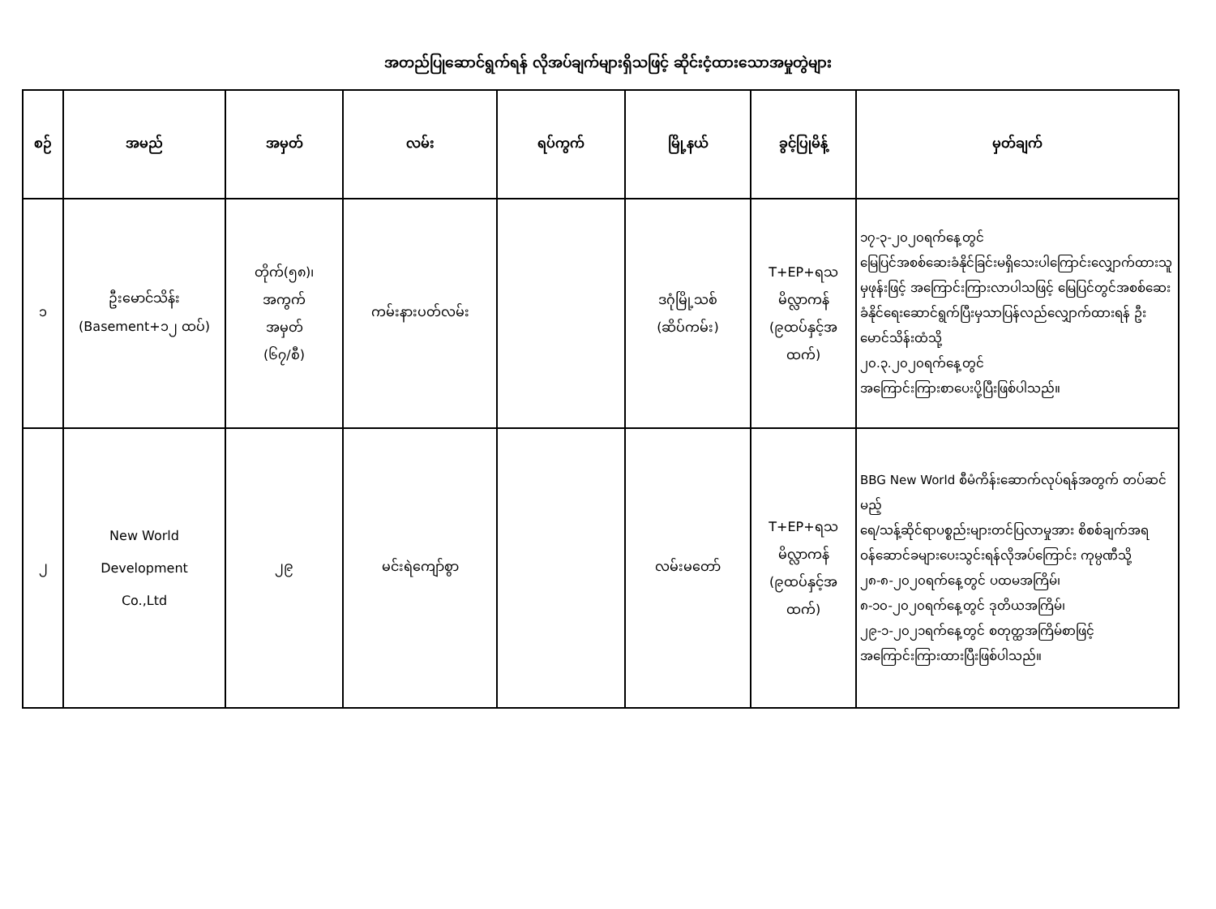အတည်ပြုဆောင်ရွက်ရန် လိုအပ်ချက်များရှိသဖြင့် ဆိုင်းငံ့ထားသောအမှုတွဲများ
| စဉ် | အမည် | အမှတ် | လမ်း | ရပ်ကွက် | မြို့နယ် | ခွင့်ပြုမိန့် | မှတ်ချက် |
| --- | --- | --- | --- | --- | --- | --- | --- |
| ၁ | ဦးမောင်သိန်း (Basement+၁၂ ထပ်) | တိုက်(၅၈)၊ အကွက် အမှတ် (၆၇/စီ) | ကမ်းနားပတ်လမ်း | | ဒဂုံမြို့သစ် (ဆိပ်ကမ်း) | T+EP+ရသ မိလ္လာကန် (၉ထပ်နှင့်အ ထက်) | ၁၇-၃-၂၀၂၀ရက်နေ့တွင် မြေပြင်အစစ်ဆေးခံနိုင်ခြင်းမရှိသေးပါကြောင်းလျှောက်ထားသူမှဖုန်းဖြင့် အကြောင်းကြားလာပါသဖြင့် မြေပြင်တွင်အစစ်ဆေးခံနိုင်ရေးဆောင်ရွက်ပြီးမှသာပြန်လည်လျှောက်ထားရန် ဦးမောင်သိန်းထံသို့ ၂၀.၃.၂၀၂၀ရက်နေ့တွင် အကြောင်းကြားစာပေးပို့ပြီးဖြစ်ပါသည်။ |
| ၂ | New World Development Co.,Ltd | ၂၉ | မင်းရဲကျော်စွာ | | လမ်းမတော် | T+EP+ရသ မိလ္လာကန် (၉ထပ်နှင့်အ ထက်) | BBG New World စီမံကိန်းဆောက်လုပ်ရန်အတွက် တပ်ဆင်မည့် ရေ/သန့်ဆိုင်ရာပစ္စည်းများတင်ပြလာမှုအား စိစစ်ချက်အရ ဝန်ဆောင်ခများပေးသွင်းရန်လိုအပ်ကြောင်း ကုမ္ပဏီသို့ ၂၈-၈-၂၀၂၀ရက်နေ့တွင် ပထမအကြိမ်၊ ၈-၁၀-၂၀၂၀ရက်နေ့တွင် ဒုတိယအကြိမ်၊ ၂၉-၁-၂၀၂၁ရက်နေ့တွင် စတုတ္ထအကြိမ်စာဖြင့် အကြောင်းကြားထားပြီးဖြစ်ပါသည်။ |